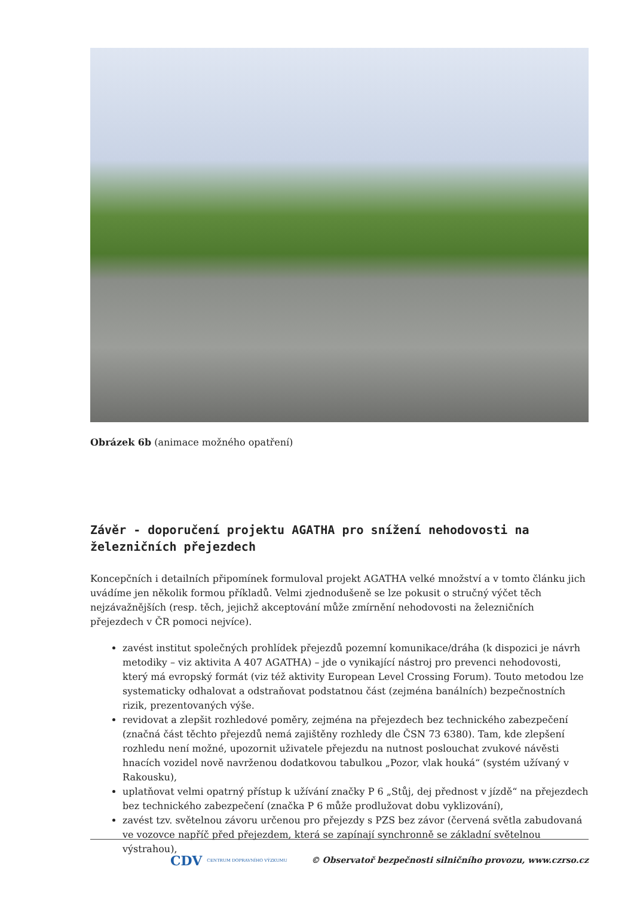Obrázek 6b (animace možného opatření)
Závěr - doporučení projektu AGATHA pro snížení nehodovosti na železničních přejezdech
Koncepčních i detailních připomínek formuloval projekt AGATHA velké množství a v tomto článku jich uvádíme jen několik formou příkladů. Velmi zjednodušeně se lze pokusit o stručný výčet těch nejzávažnějších (resp. těch, jejichž akceptování může zmírnění nehodovosti na železničních přejezdech v ČR pomoci nejvíce).
zavést institut společných prohlídek přejezdů pozemní komunikace/dráha (k dispozici je návrh metodiky – viz aktivita A 407 AGATHA) – jde o vynikající nástroj pro prevenci nehodovosti, který má evropský formát (viz též aktivity European Level Crossing Forum). Touto metodou lze systematicky odhalovat a odstraňovat podstatnou část (zejména banálních) bezpečnostních rizik, prezentovaných výše.
revidovat a zlepšit rozhledové poměry, zejména na přejezdech bez technického zabezpečení (značná část těchto přejezdů nemá zajištěny rozhledy dle ČSN 73 6380). Tam, kde zlepšení rozhledu není možné, upozornit uživatele přejezdu na nutnost poslouchat zvukové návěsti hnacích vozidel nově navrženou dodatkovou tabulkou „Pozor, vlak houká“ (systém užívaný v Rakousku),
uplatňovat velmi opatrný přístup k užívání značky P 6 „Stůj, dej přednost v jízdě“ na přejezdech bez technického zabezpečení (značka P 6 může prodlužovat dobu vyklizování),
zavést tzv. světelnou závoru určenou pro přejezdy s PZS bez závor (červená světla zabudovaná ve vozovce napříč před přejezdem, která se zapínají synchronně se základní světelnou výstrahou),
CDV CENTRUM DOPRAVNÍHO VÝZKUMU © Observatoř bezpečnosti silničního provozu, www.czrso.cz